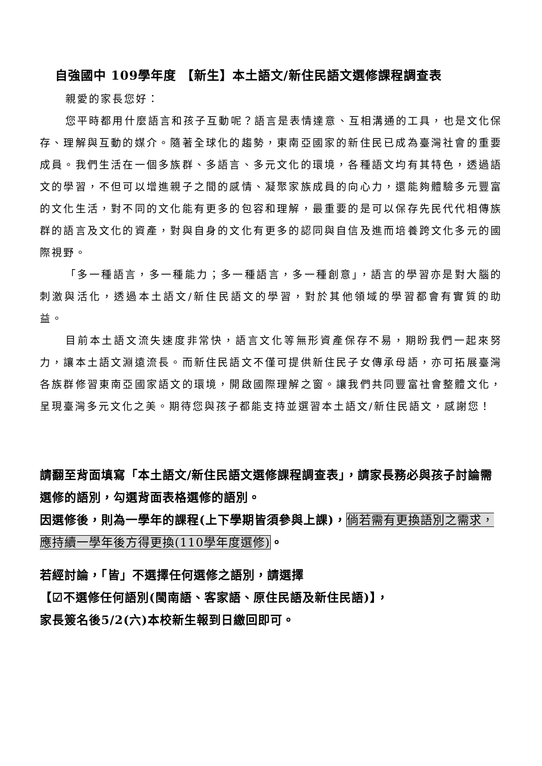自強國中 109學年度 【新生】本土語文/新住民語文選修課程調查表
親愛的家長您好：
您平時都用什麼語言和孩子互動呢？語言是表情達意、互相溝通的工具，也是文化保存、理解與互動的媒介。隨著全球化的趨勢，東南亞國家的新住民已成為臺灣社會的重要成員。我們生活在一個多族群、多語言、多元文化的環境，各種語文均有其特色，透過語文的學習，不但可以增進親子之間的感情、凝聚家族成員的向心力，還能夠體驗多元豐富的文化生活，對不同的文化能有更多的包容和理解，最重要的是可以保存先民代代相傳族群的語言及文化的資產，對與自身的文化有更多的認同與自信及進而培養跨文化多元的國際視野。
「多一種語言，多一種能力；多一種語言，多一種創意」，語言的學習亦是對大腦的刺激與活化，透過本土語文/新住民語文的學習，對於其他領域的學習都會有實質的助益。
目前本土語文流失速度非常快，語言文化等無形資產保存不易，期盼我們一起來努力，讓本土語文淵遠流長。而新住民語文不僅可提供新住民子女傳承母語，亦可拓展臺灣各族群修習東南亞國家語文的環境，開啟國際理解之窗。讓我們共同豐富社會整體文化，呈現臺灣多元文化之美。期待您與孩子都能支持並選習本土語文/新住民語文，感謝您！
請翻至背面填寫「本土語文/新住民語文選修課程調查表」，請家長務必與孩子討論需選修的語別，勾選背面表格選修的語別。
因選修後，則為一學年的課程(上下學期皆須參與上課)，倘若需有更換語別之需求，應持續一學年後方得更換(110學年度選修)。
若經討論，「皆」不選擇任何選修之語別，請選擇
【☑不選修任何語別(閩南語、客家語、原住民語及新住民語)】，
家長簽名後5/2(六)本校新生報到日繳回即可。